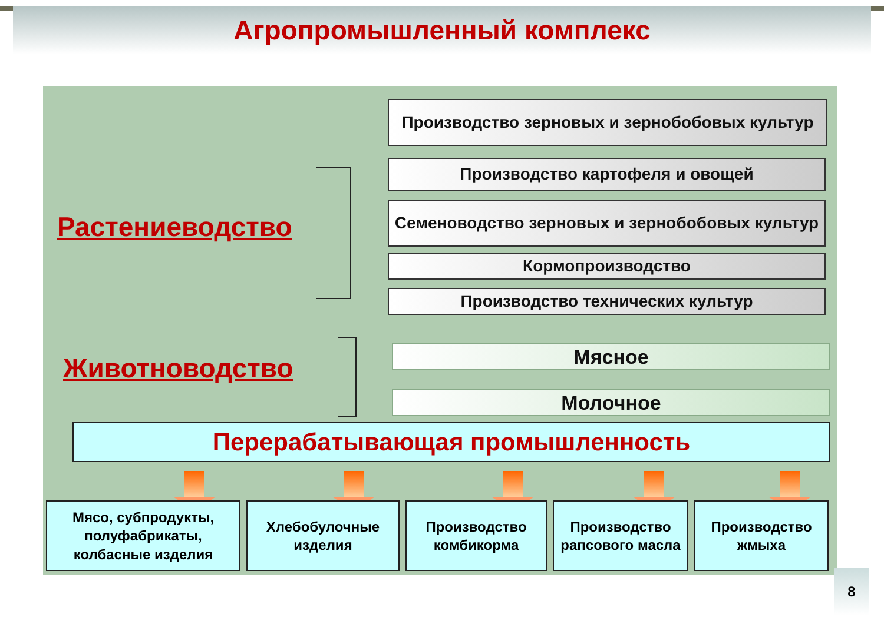Агропромышленный комплекс
Растениеводство
Животноводство
Производство зерновых и зернобобовых культур
Производство картофеля и овощей
Семеноводство зерновых и зернобобовых культур
Кормопроизводство
Производство технических культур
Мясное
Молочное
Перерабатывающая промышленность
Мясо, субпродукты, полуфабрикаты, колбасные изделия
Хлебобулочные изделия
Производство комбикорма
Производство рапсового масла
Производство жмыха
8